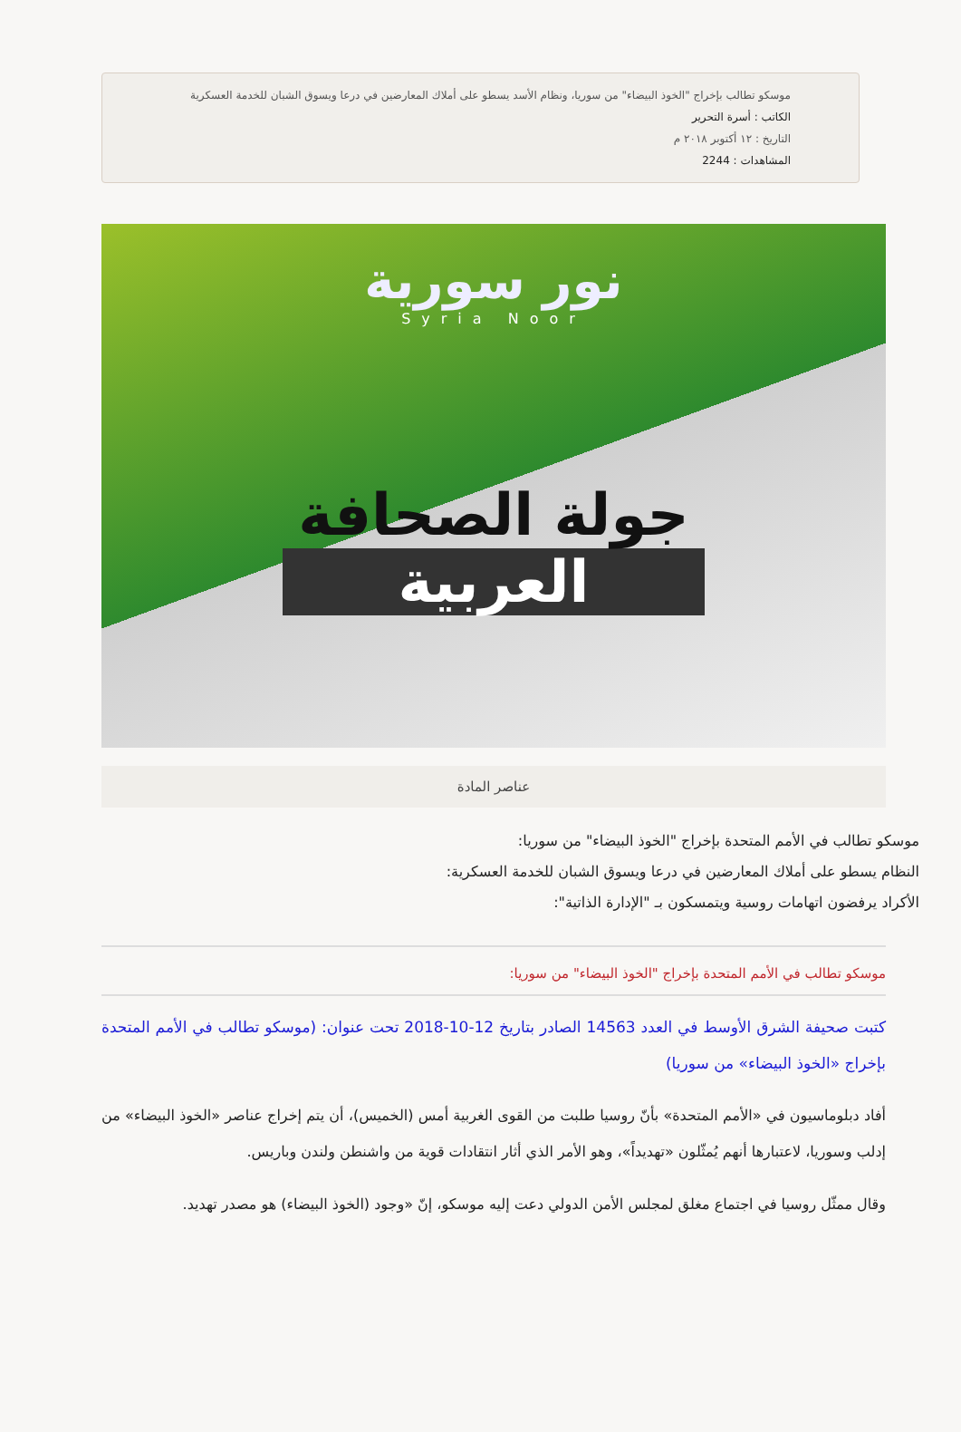موسكو تطالب بإخراج "الخوذ البيضاء" من سوريا، ونظام الأسد يسطو على أملاك المعارضين في درعا ويسوق الشبان للخدمة العسكرية
الكاتب : أسرة التحرير
التاريخ : ١٢ أكتوبر ٢٠١٨ م
المشاهدات : 2244
نور سورية
Syria Noor
جولة الصحافة
العربية
عناصر المادة
موسكو تطالب في الأمم المتحدة بإخراج "الخوذ البيضاء" من سوريا:
النظام يسطو على أملاك المعارضين في درعا ويسوق الشبان للخدمة العسكرية:
الأكراد يرفضون اتهامات روسية ويتمسكون بـ "الإدارة الذاتية":
موسكو تطالب في الأمم المتحدة بإخراج "الخوذ البيضاء" من سوريا:
كتبت صحيفة الشرق الأوسط في العدد 14563 الصادر بتاريخ 12-10-2018 تحت عنوان: (موسكو تطالب في الأمم المتحدة بإخراج «الخوذ البيضاء» من سوريا)
أفاد دبلوماسيون في «الأمم المتحدة» بأنّ روسيا طلبت من القوى الغربية أمس (الخميس)، أن يتم إخراج عناصر «الخوذ البيضاء» من إدلب وسوريا، لاعتبارها أنهم يُمثّلون «تهديداً»، وهو الأمر الذي أثار انتقادات قوية من واشنطن ولندن وباريس.
وقال ممثّل روسيا في اجتماع مغلق لمجلس الأمن الدولي دعت إليه موسكو، إنّ «وجود (الخوذ البيضاء) هو مصدر تهديد.